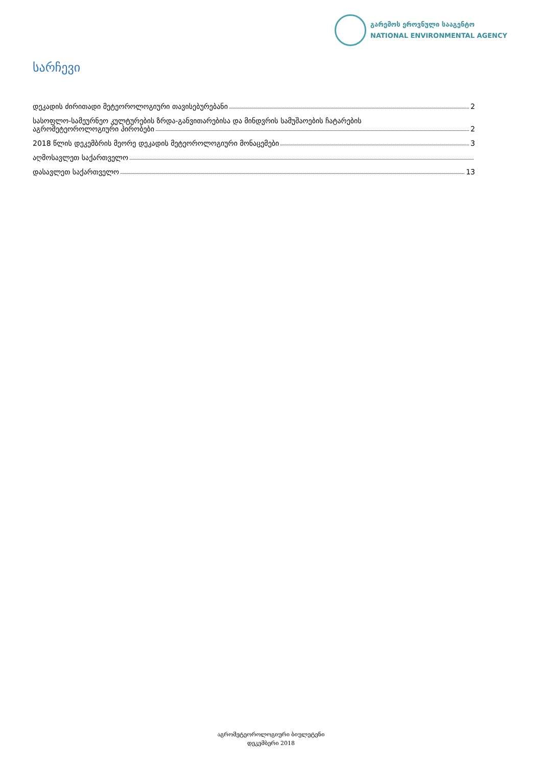გარემოს ეროვნული სააგენტო
NATIONAL ENVIRONMENTAL AGENCY
სარჩევი
დეკადის ძირითადი მეტეოროლოგიური თავისებურებანი 2
სასოფლო-სამეურნეო კულტურების ზრდა-განვითარებისა და მინდვრის სამუშაოების ჩატარების
აგრომეტეოროლოგიური პირობები 2
2018 წლის დეკემბრის მეორე დეკადის მეტეოროლოგიური მონაცემები 3
აღმოსავლეთ საქართველო
დასავლეთ საქართველო 13
აგრომეტეოროლოგიური ბიულეტენი
დეკემბერი 2018